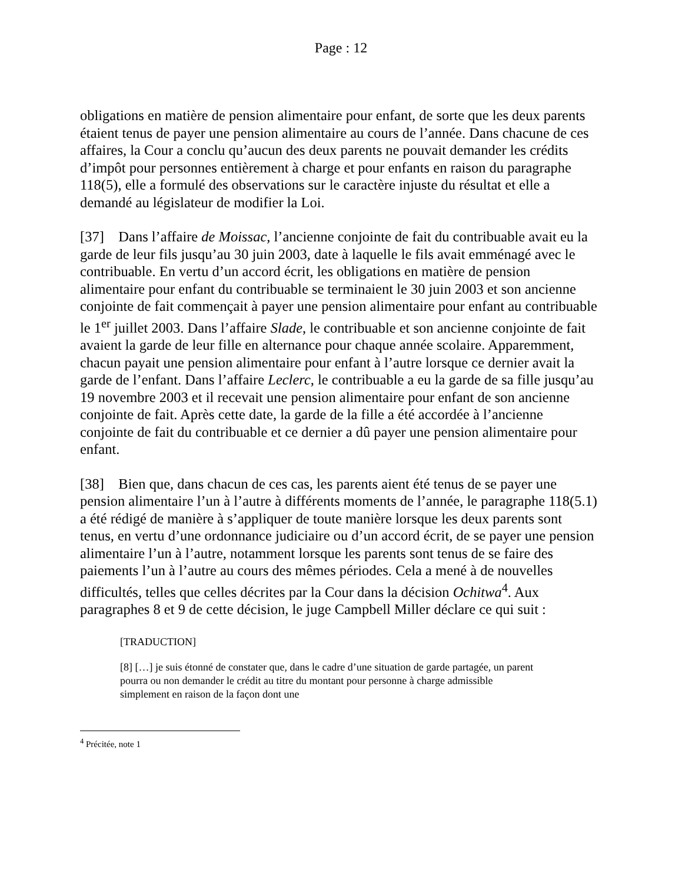Page : 12
obligations en matière de pension alimentaire pour enfant, de sorte que les deux parents étaient tenus de payer une pension alimentaire au cours de l’année. Dans chacune de ces affaires, la Cour a conclu qu’aucun des deux parents ne pouvait demander les crédits d’impôt pour personnes entièrement à charge et pour enfants en raison du paragraphe 118(5), elle a formulé des observations sur le caractère injuste du résultat et elle a demandé au législateur de modifier la Loi.
[37] Dans l’affaire de Moissac, l’ancienne conjointe de fait du contribuable avait eu la garde de leur fils jusqu’au 30 juin 2003, date à laquelle le fils avait emménagé avec le contribuable. En vertu d’un accord écrit, les obligations en matière de pension alimentaire pour enfant du contribuable se terminaient le 30 juin 2003 et son ancienne conjointe de fait commençait à payer une pension alimentaire pour enfant au contribuable le 1<sup>er</sup> juillet 2003. Dans l’affaire Slade, le contribuable et son ancienne conjointe de fait avaient la garde de leur fille en alternance pour chaque année scolaire. Apparemment, chacun payait une pension alimentaire pour enfant à l’autre lorsque ce dernier avait la garde de l’enfant. Dans l’affaire Leclerc, le contribuable a eu la garde de sa fille jusqu’au 19 novembre 2003 et il recevait une pension alimentaire pour enfant de son ancienne conjointe de fait. Après cette date, la garde de la fille a été accordée à l’ancienne conjointe de fait du contribuable et ce dernier a dû payer une pension alimentaire pour enfant.
[38] Bien que, dans chacun de ces cas, les parents aient été tenus de se payer une pension alimentaire l’un à l’autre à différents moments de l’année, le paragraphe 118(5.1) a été rédigé de manière à s’appliquer de toute manière lorsque les deux parents sont tenus, en vertu d’une ordonnance judiciaire ou d’un accord écrit, de se payer une pension alimentaire l’un à l’autre, notamment lorsque les parents sont tenus de se faire des paiements l’un à l’autre au cours des mêmes périodes. Cela a mené à de nouvelles difficultés, telles que celles décrites par la Cour dans la décision Ochitwa<sup>4</sup>. Aux paragraphes 8 et 9 de cette décision, le juge Campbell Miller déclare ce qui suit :
[TRADUCTION]
[8] […] je suis étonné de constater que, dans le cadre d’une situation de garde partagée, un parent pourra ou non demander le crédit au titre du montant pour personne à charge admissible simplement en raison de la façon dont une
<sup>4</sup> Précitée, note 1